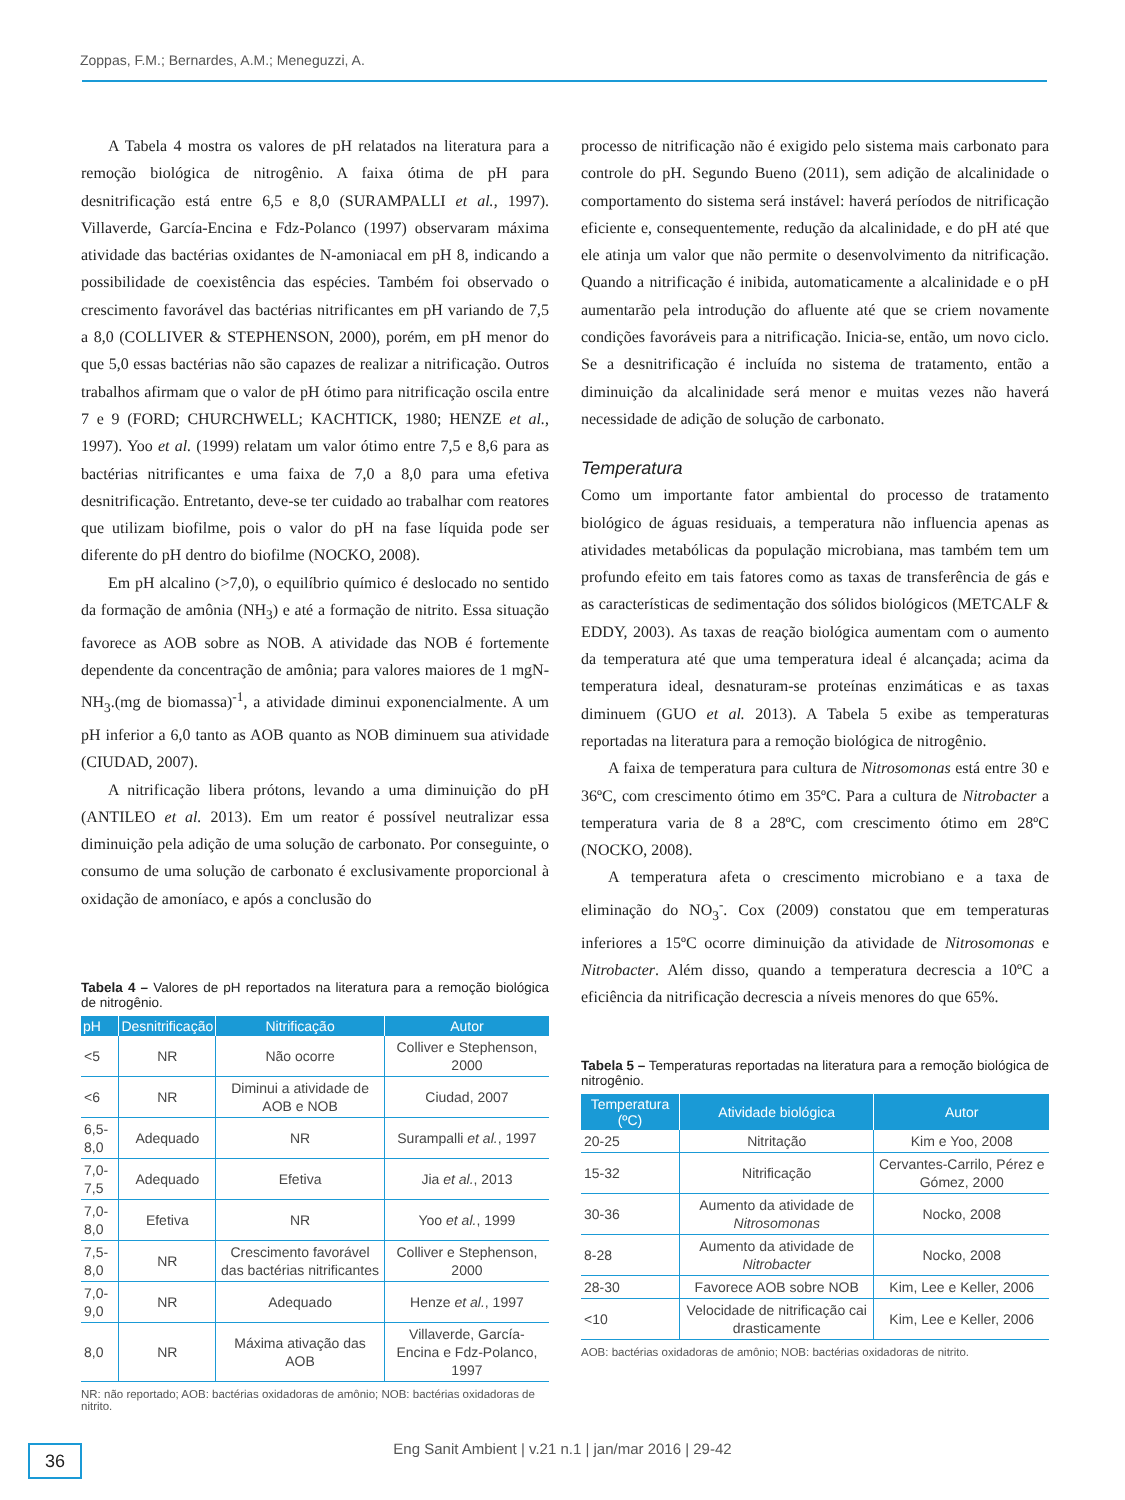Zoppas, F.M.; Bernardes, A.M.; Meneguzzi, A.
A Tabela 4 mostra os valores de pH relatados na literatura para a remoção biológica de nitrogênio. A faixa ótima de pH para desnitrificação está entre 6,5 e 8,0 (SURAMPALLI et al., 1997). Villaverde, García-Encina e Fdz-Polanco (1997) observaram máxima atividade das bactérias oxidantes de N-amoniacal em pH 8, indicando a possibilidade de coexistência das espécies. Também foi observado o crescimento favorável das bactérias nitrificantes em pH variando de 7,5 a 8,0 (COLLIVER & STEPHENSON, 2000), porém, em pH menor do que 5,0 essas bactérias não são capazes de realizar a nitrificação. Outros trabalhos afirmam que o valor de pH ótimo para nitrificação oscila entre 7 e 9 (FORD; CHURCHWELL; KACHTICK, 1980; HENZE et al., 1997). Yoo et al. (1999) relatam um valor ótimo entre 7,5 e 8,6 para as bactérias nitrificantes e uma faixa de 7,0 a 8,0 para uma efetiva desnitrificação. Entretanto, deve-se ter cuidado ao trabalhar com reatores que utilizam biofilme, pois o valor do pH na fase líquida pode ser diferente do pH dentro do biofilme (NOCKO, 2008).
Em pH alcalino (>7,0), o equilíbrio químico é deslocado no sentido da formação de amônia (NH<sub>3</sub>) e até a formação de nitrito. Essa situação favorece as AOB sobre as NOB. A atividade das NOB é fortemente dependente da concentração de amônia; para valores maiores de 1 mgN-NH<sub>3</sub>.(mg de biomassa)<sup>-1</sup>, a atividade diminui exponencialmente. A um pH inferior a 6,0 tanto as AOB quanto as NOB diminuem sua atividade (CIUDAD, 2007).
A nitrificação libera prótons, levando a uma diminuição do pH (ANTILEO et al. 2013). Em um reator é possível neutralizar essa diminuição pela adição de uma solução de carbonato. Por conseguinte, o consumo de uma solução de carbonato é exclusivamente proporcional à oxidação de amoníaco, e após a conclusão do
Tabela 4 – Valores de pH reportados na literatura para a remoção biológica de nitrogênio.
| pH | Desnitrificação | Nitrificação | Autor |
| --- | --- | --- | --- |
| <5 | NR | Não ocorre | Colliver e Stephenson, 2000 |
| <6 | NR | Diminui a atividade de AOB e NOB | Ciudad, 2007 |
| 6,5-8,0 | Adequado | NR | Surampalli et al. , 1997 |
| 7,0-7,5 | Adequado | Efetiva | Jia et al. , 2013 |
| 7,0-8,0 | Efetiva | NR | Yoo et al. , 1999 |
| 7,5-8,0 | NR | Crescimento favorável das bactérias nitrificantes | Colliver e Stephenson, 2000 |
| 7,0-9,0 | NR | Adequado | Henze et al. , 1997 |
| 8,0 | NR | Máxima ativação das AOB | Villaverde, García-Encina e Fdz-Polanco, 1997 |
NR: não reportado; AOB: bactérias oxidadoras de amônio; NOB: bactérias oxidadoras de nitrito.
processo de nitrificação não é exigido pelo sistema mais carbonato para controle do pH. Segundo Bueno (2011), sem adição de alcalinidade o comportamento do sistema será instável: haverá períodos de nitrificação eficiente e, consequentemente, redução da alcalinidade, e do pH até que ele atinja um valor que não permite o desenvolvimento da nitrificação. Quando a nitrificação é inibida, automaticamente a alcalinidade e o pH aumentarão pela introdução do afluente até que se criem novamente condições favoráveis para a nitrificação. Inicia-se, então, um novo ciclo. Se a desnitrificação é incluída no sistema de tratamento, então a diminuição da alcalinidade será menor e muitas vezes não haverá necessidade de adição de solução de carbonato.
Temperatura
Como um importante fator ambiental do processo de tratamento biológico de águas residuais, a temperatura não influencia apenas as atividades metabólicas da população microbiana, mas também tem um profundo efeito em tais fatores como as taxas de transferência de gás e as características de sedimentação dos sólidos biológicos (METCALF & EDDY, 2003). As taxas de reação biológica aumentam com o aumento da temperatura até que uma temperatura ideal é alcançada; acima da temperatura ideal, desnaturam-se proteínas enzimáticas e as taxas diminuem (GUO et al. 2013). A Tabela 5 exibe as temperaturas reportadas na literatura para a remoção biológica de nitrogênio.
A faixa de temperatura para cultura de Nitrosomonas está entre 30 e 36ºC, com crescimento ótimo em 35ºC. Para a cultura de Nitrobacter a temperatura varia de 8 a 28ºC, com crescimento ótimo em 28ºC (NOCKO, 2008).
A temperatura afeta o crescimento microbiano e a taxa de eliminação do NO<sub>3</sub><sup>-</sup>. Cox (2009) constatou que em temperaturas inferiores a 15ºC ocorre diminuição da atividade de Nitrosomonas e Nitrobacter. Além disso, quando a temperatura decrescia a 10ºC a eficiência da nitrificação decrescia a níveis menores do que 65%.
Tabela 5 – Temperaturas reportadas na literatura para a remoção biológica de nitrogênio.
| Temperatura (ºC) | Atividade biológica | Autor |
| --- | --- | --- |
| 20-25 | Nitritação | Kim e Yoo, 2008 |
| 15-32 | Nitrificação | Cervantes-Carrilo, Pérez e Gómez, 2000 |
| 30-36 | Aumento da atividade de Nitrosomonas | Nocko, 2008 |
| 8-28 | Aumento da atividade de Nitrobacter | Nocko, 2008 |
| 28-30 | Favorece AOB sobre NOB | Kim, Lee e Keller, 2006 |
| <10 | Velocidade de nitrificação cai drasticamente | Kim, Lee e Keller, 2006 |
AOB: bactérias oxidadoras de amônio; NOB: bactérias oxidadoras de nitrito.
36
Eng Sanit Ambient | v.21 n.1 | jan/mar 2016 | 29-42